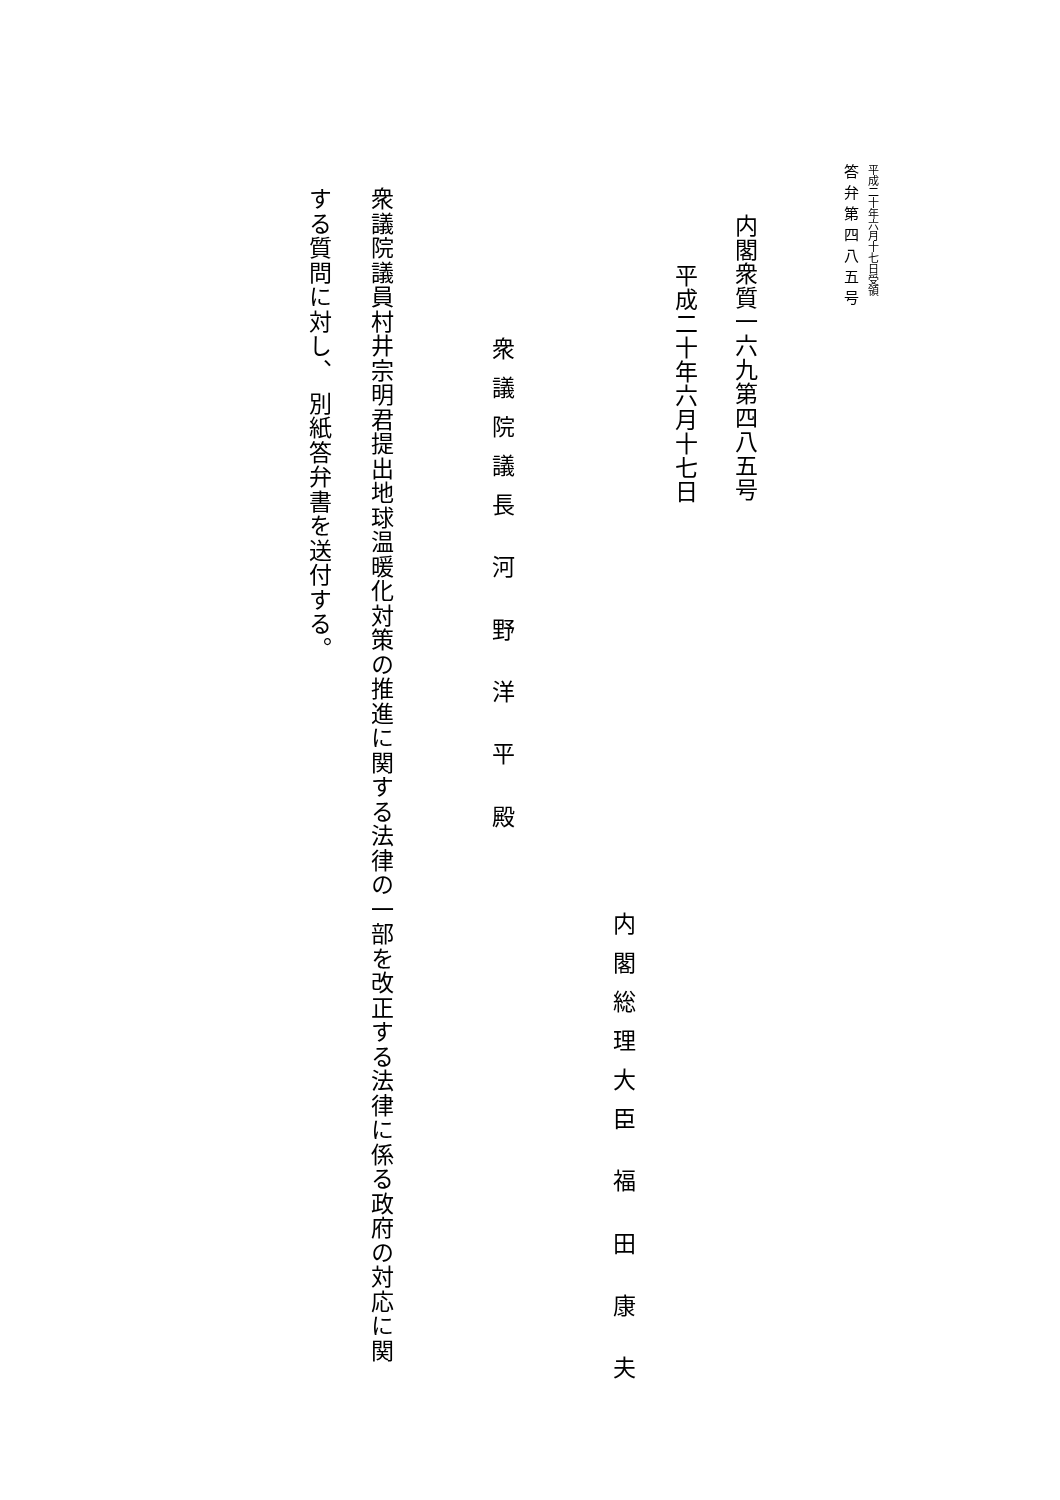平成二十年六月十七日受領
答弁第四八五号
内閣衆質一六九第四八五号
平成二十年六月十七日
内閣総理大臣 福 田 康 夫
衆議院議長 河 野 洋 平 殿
衆議院議員村井宗明君提出地球温暖化対策の推進に関する法律の一部を改正する法律に係る政府の対応に関する質問に対し、 別紙答弁書を送付する。